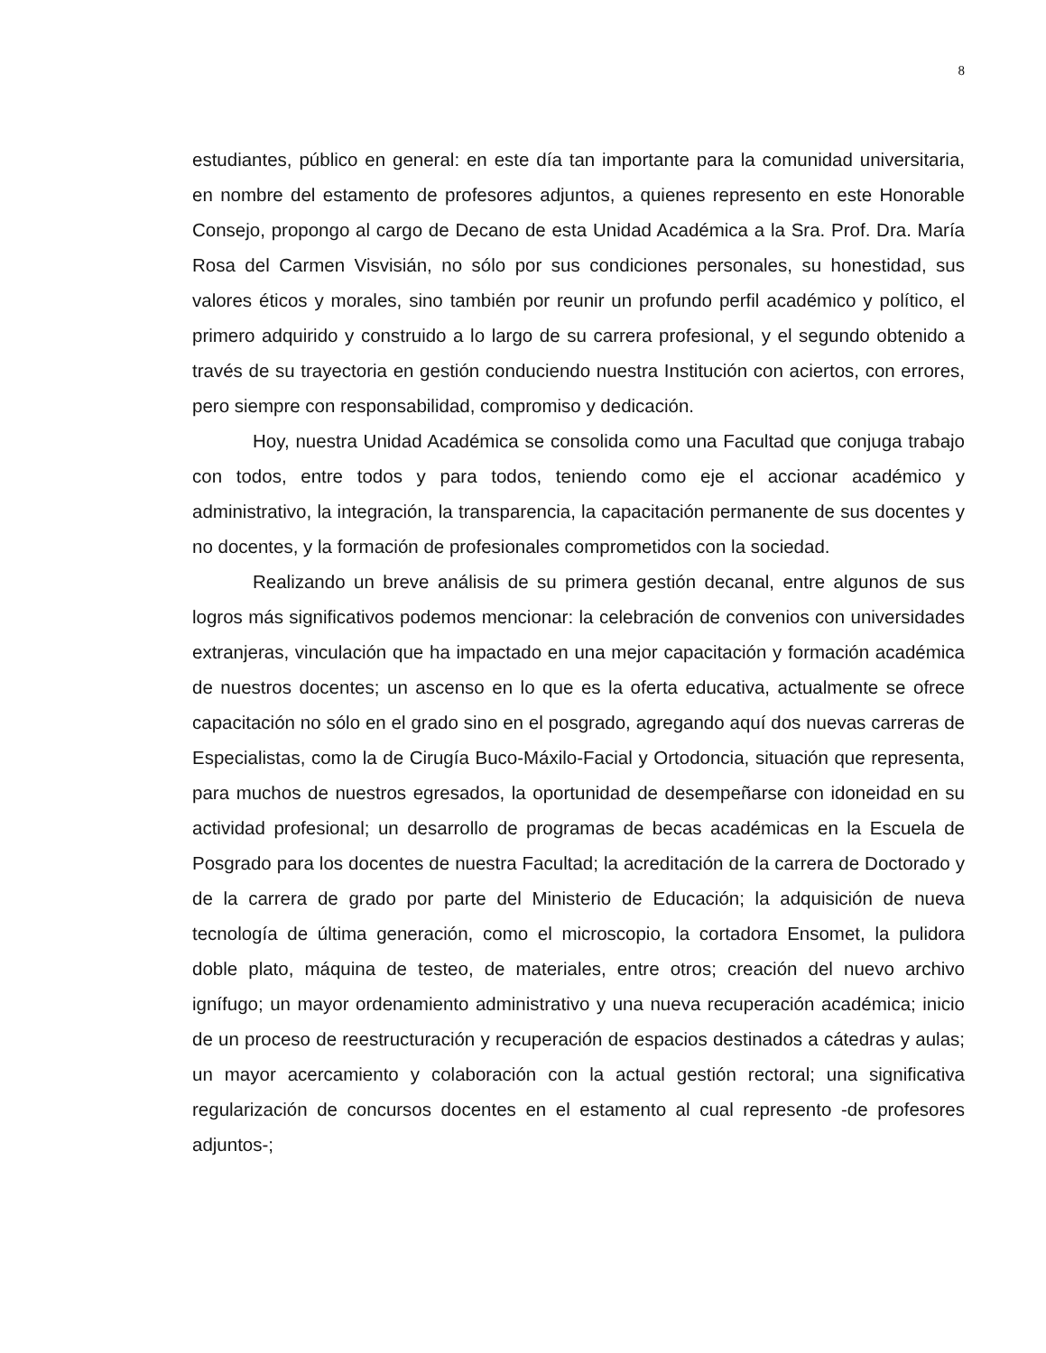8
estudiantes, público en general: en este día tan importante para la comunidad universitaria, en nombre del estamento de profesores adjuntos, a quienes represento en este Honorable Consejo, propongo al cargo de Decano de esta Unidad Académica a la Sra. Prof. Dra. María Rosa del Carmen Visvisián, no sólo por sus condiciones personales, su honestidad, sus valores éticos y morales, sino también por reunir un profundo perfil académico y político, el primero adquirido y construido a lo largo de su carrera profesional, y el segundo obtenido a través de su trayectoria en gestión conduciendo nuestra Institución con aciertos, con errores, pero siempre con responsabilidad, compromiso y dedicación.
Hoy, nuestra Unidad Académica se consolida como una Facultad que conjuga trabajo con todos, entre todos y para todos, teniendo como eje el accionar académico y administrativo, la integración, la transparencia, la capacitación permanente de sus docentes y no docentes, y la formación de profesionales comprometidos con la sociedad.
Realizando un breve análisis de su primera gestión decanal, entre algunos de sus logros más significativos podemos mencionar: la celebración de convenios con universidades extranjeras, vinculación que ha impactado en una mejor capacitación y formación académica de nuestros docentes; un ascenso en lo que es la oferta educativa, actualmente se ofrece capacitación no sólo en el grado sino en el posgrado, agregando aquí dos nuevas carreras de Especialistas, como la de Cirugía Buco-Máxilo-Facial y Ortodoncia, situación que representa, para muchos de nuestros egresados, la oportunidad de desempeñarse con idoneidad en su actividad profesional; un desarrollo de programas de becas académicas en la Escuela de Posgrado para los docentes de nuestra Facultad; la acreditación de la carrera de Doctorado y de la carrera de grado por parte del Ministerio de Educación; la adquisición de nueva tecnología de última generación, como el microscopio, la cortadora Ensomet, la pulidora doble plato, máquina de testeo, de materiales, entre otros; creación del nuevo archivo ignífugo; un mayor ordenamiento administrativo y una nueva recuperación académica; inicio de un proceso de reestructuración y recuperación de espacios destinados a cátedras y aulas; un mayor acercamiento y colaboración con la actual gestión rectoral; una significativa regularización de concursos docentes en el estamento al cual represento -de profesores adjuntos-;